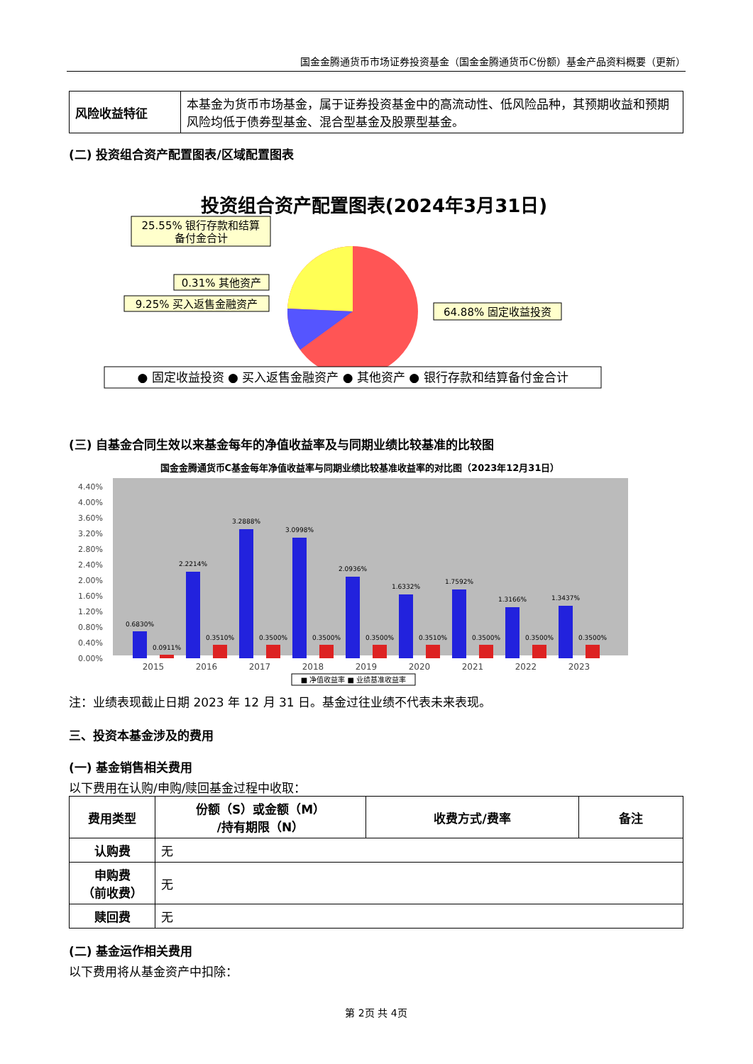国金金腾通货币市场证券投资基金（国金金腾通货币C份额）基金产品资料概要（更新）
| 风险收益特征 | 本基金为货币市场基金，属于证券投资基金中的高流动性、低风险品种，其预期收益和预期风险均低于债券型基金、混合型基金及股票型基金。 |
(二) 投资组合资产配置图表/区域配置图表
投资组合资产配置图表(2024年3月31日)
25.55% 银行存款和结算
备付金合计
0.31% 其他资产
9.25% 买入返售金融资产
64.88% 固定收益投资
● 固定收益投资 ● 买入返售金融资产 ● 其他资产 ● 银行存款和结算备付金合计
(三) 自基金合同生效以来基金每年的净值收益率及与同期业绩比较基准的比较图
国金金腾通货币C基金每年净值收益率与同期业绩比较基准收益率的对比图（2023年12月31日）
4.40%
4.00%
3.60%
3.20%
2.80%
2.40%
2.00%
1.60%
1.20%
0.80%
0.40%
0.00%
0.6830%
2.2214%
3.2888%
3.0998%
2.0936%
1.6332%
1.7592%
1.3166%
1.3437%
0.0911%
0.3510%
0.3500%
0.3500%
0.3500%
0.3510%
0.3500%
0.3500%
0.3500%
2015
2016
2017
2018
2019
2020
2021
2022
2023
■ 净值收益率 ■ 业绩基准收益率
注：业绩表现截止日期 2023 年 12 月 31 日。基金过往业绩不代表未来表现。
三、投资本基金涉及的费用
(一) 基金销售相关费用
以下费用在认购/申购/赎回基金过程中收取：
| 费用类型 | 份额（S）或金额（M） /持有期限（N） | 收费方式/费率 | 备注 |
| --- | --- | --- | --- |
| 认购费 | 无 | | |
| 申购费 （前收费） | 无 | | |
| 赎回费 | 无 | | |
(二) 基金运作相关费用
以下费用将从基金资产中扣除：
第 2页 共 4页